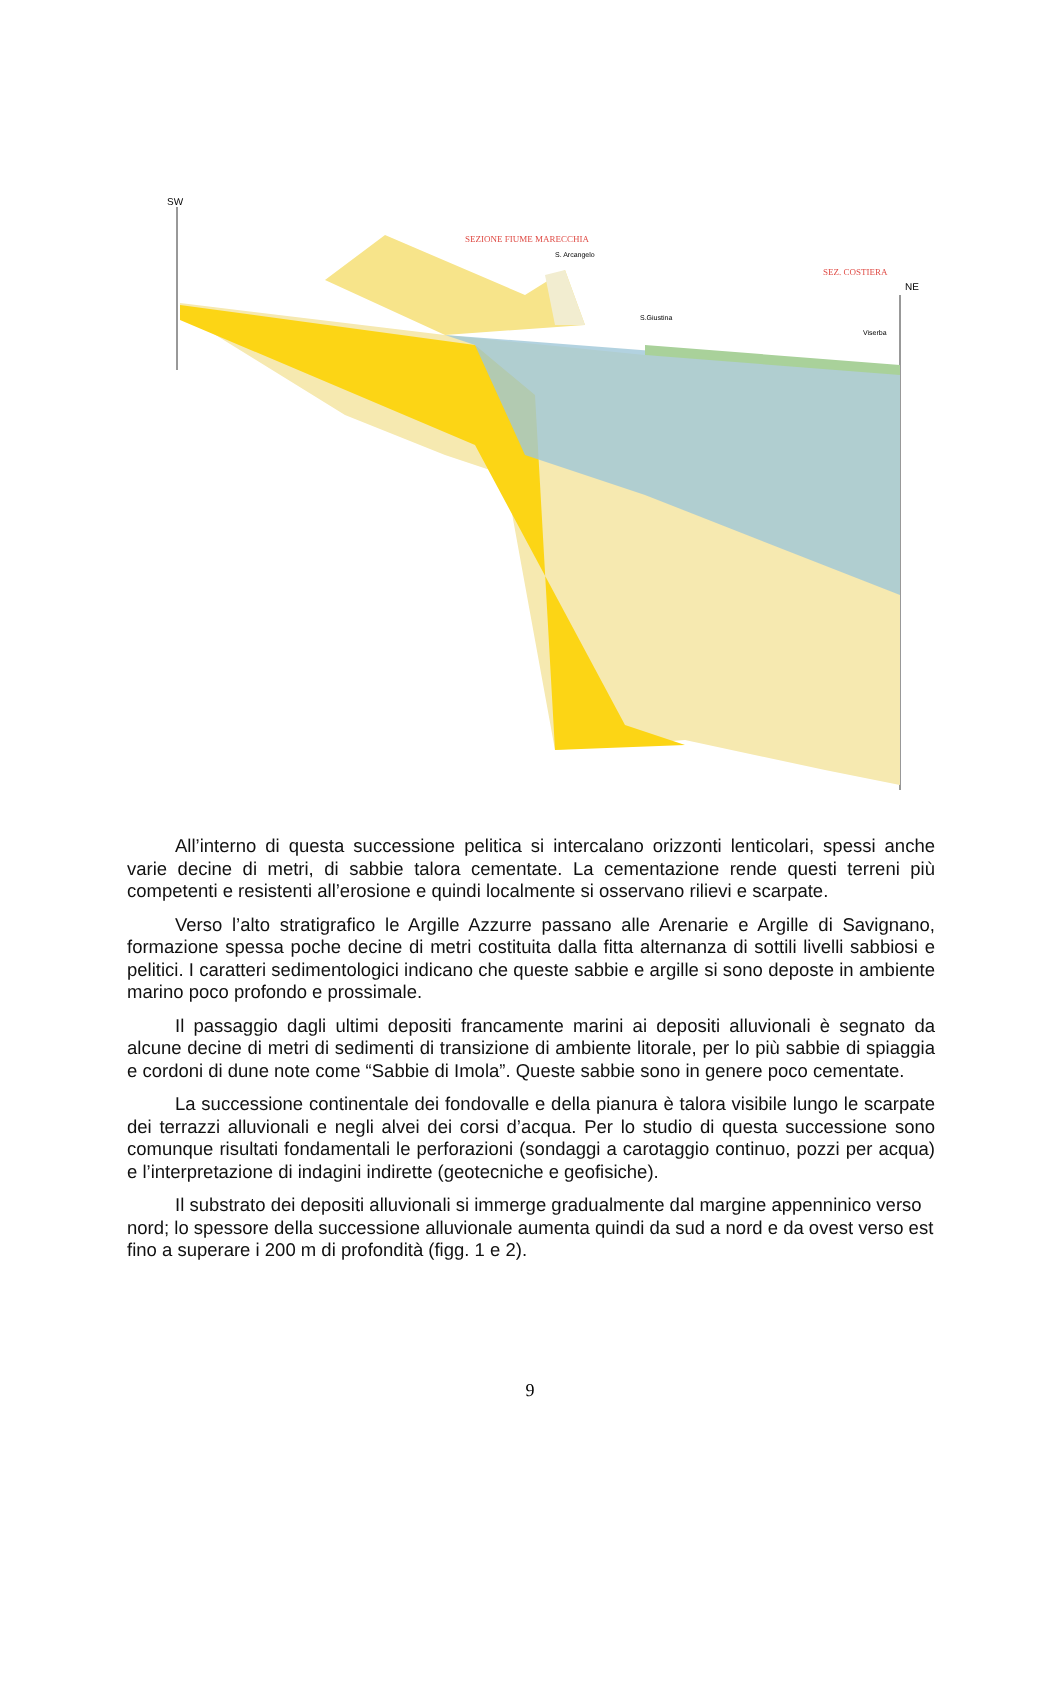SW
NE
SEZIONE FIUME MARECCHIA
S. Arcangelo
SEZ. COSTIERA
S.Giustina
Viserba
All’interno di questa successione pelitica si intercalano orizzonti lenticolari, spessi anche varie decine di metri, di sabbie talora cementate. La cementazione rende questi terreni più competenti e resistenti all’erosione e quindi localmente si osservano rilievi e scarpate.
Verso l’alto stratigrafico le Argille Azzurre passano alle Arenarie e Argille di Savignano, formazione spessa poche decine di metri costituita dalla fitta alternanza di sottili livelli sabbiosi e pelitici. I caratteri sedimentologici indicano che queste sabbie e argille si sono deposte in ambiente marino poco profondo e prossimale.
Il passaggio dagli ultimi depositi francamente marini ai depositi alluvionali è segnato da alcune decine di metri di sedimenti di transizione di ambiente litorale, per lo più sabbie di spiaggia e cordoni di dune note come “Sabbie di Imola”. Queste sabbie sono in genere poco cementate.
La successione continentale dei fondovalle e della pianura è talora visibile lungo le scarpate dei terrazzi alluvionali e negli alvei dei corsi d’acqua. Per lo studio di questa successione sono comunque risultati fondamentali le perforazioni (sondaggi a carotaggio continuo, pozzi per acqua) e l’interpretazione di indagini indirette (geotecniche e geofisiche).
Il substrato dei depositi alluvionali si immerge gradualmente dal margine appenninico verso nord; lo spessore della successione alluvionale aumenta quindi da sud a nord e da ovest verso est fino a superare i 200 m di profondità (figg. 1 e 2).
9